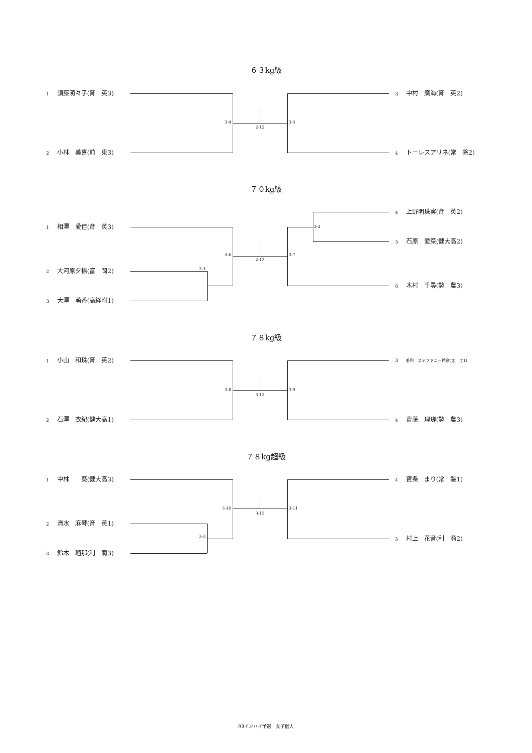６３kg級
1 須藤萌々子(育　英3)
2 小林　美喜(前　東3)
3-4 2-12 3-5
3 中村　廣海(育　英2)
4 トーレスアリネ(常　磐2)
７０kg級
1 相澤　愛佳(育　英3)
2 大河原夕捺(富　岡2)
3 大澤　萌香(高経附1)
3-2
3-6 2-13 3-7
3-1
4 上野明珠実(育　英2)
5 石原　愛菜(健大高2)
6 木村　千尋(勢　農3)
７８kg級
1 小山　和珠(育　英2)
2 石澤　衣紀(健大高1)
3-8 3-12 3-9
3 毛利　ステファニー玲奈(太　工1)
4 齋藤　理瑳(勢　農3)
７８kg超級
1 中林　　葵(健大高3)
2 清水　麻琴(育　英1)
3 鈴木　瑠那(利　商3)
3-10 3-13 3-11
3-3
4 寶条　まり(常　磐1)
5 村上　花音(利　商2)
R3インハイ予選　女子個人